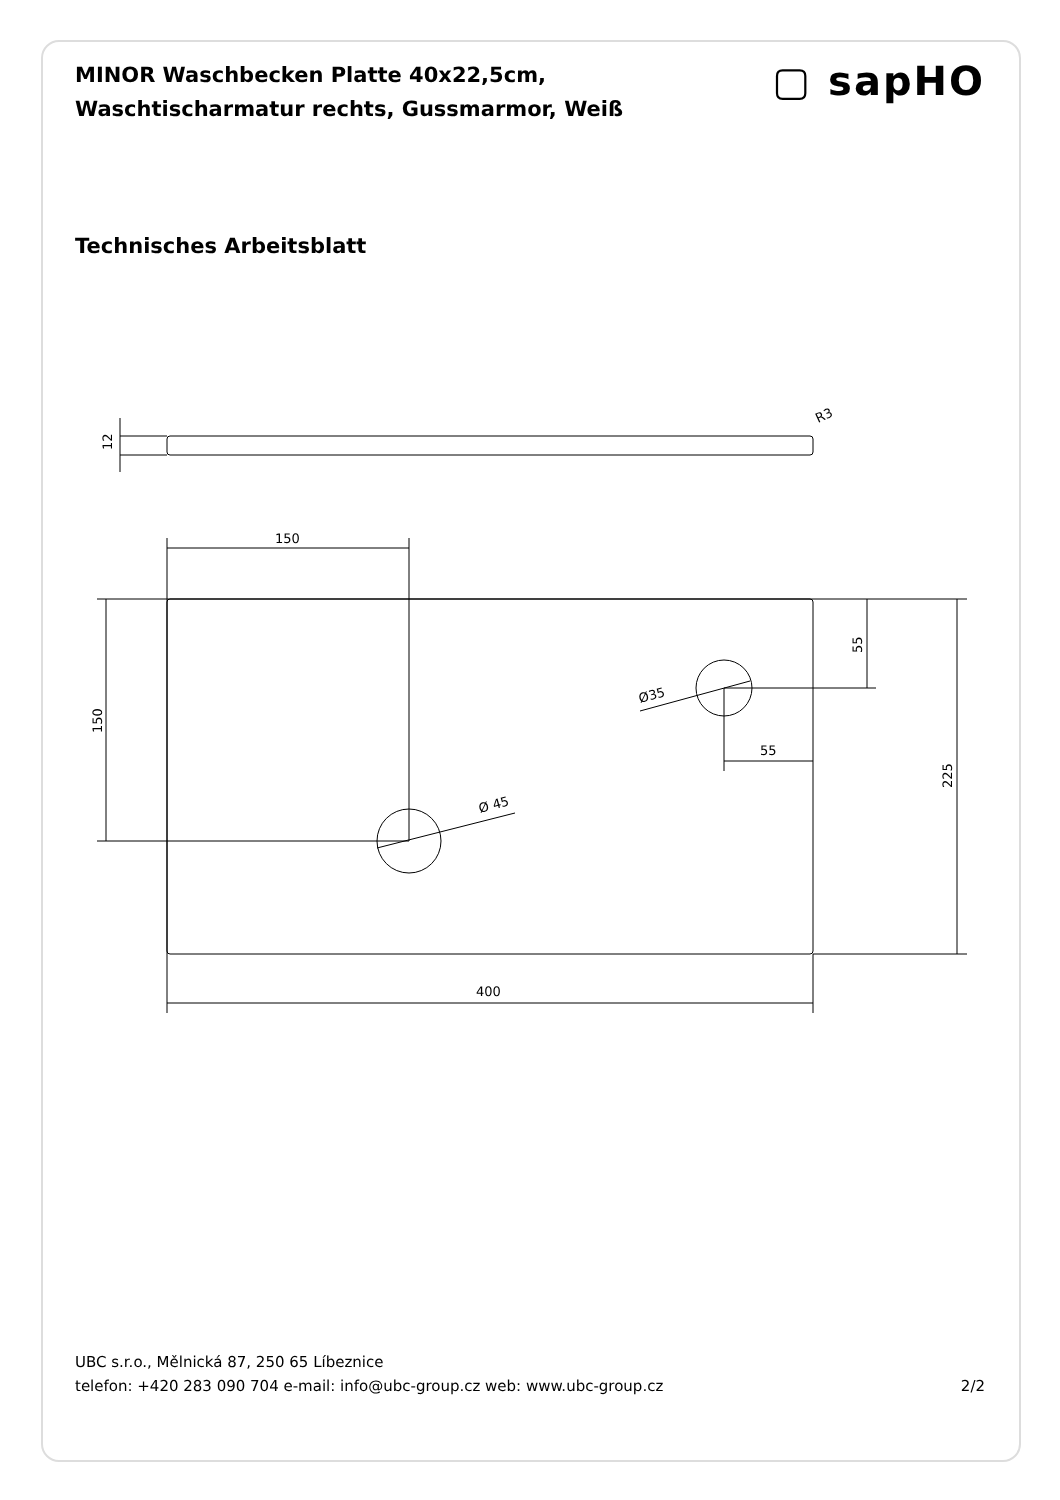MINOR Waschbecken Platte 40x22,5cm,
Waschtischarmatur rechts, Gussmarmor, Weiß
▢ sapHO
Technisches Arbeitsblatt
12
R3
150
150
Ø 45
Ø35
55
55
225
400
UBC s.r.o., Mělnická 87, 250 65 Líbeznice
telefon: +420 283 090 704 e-mail: info@ubc-group.cz web: www.ubc-group.cz 2/2